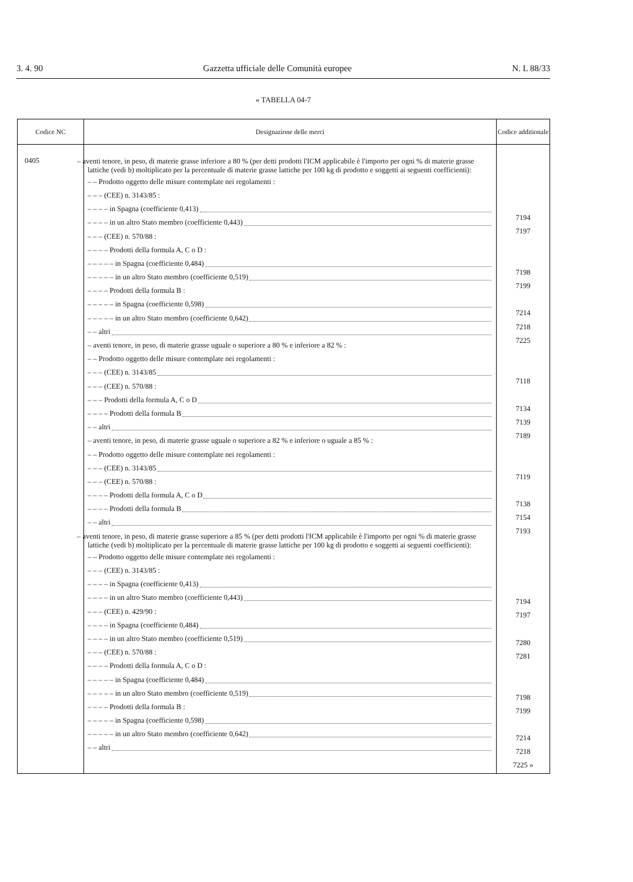3. 4. 90 Gazzetta ufficiale delle Comunità europee N. L 88/33
« TABELLA 04-7
| Codice NC | Designazione delle merci | Codice additionale |
| --- | --- | --- |
| 0405 | – aventi tenore, in peso, di materie grasse inferiore a 80 % (per detti prodotti l'ICM applicabile è l'importo per ogni % di materie grasse lattiche (vedi b) moltiplicato per la percentuale di materie grasse lattiche per 100 kg di prodotto e soggetti ai seguenti coefficienti): – – Prodotto oggetto delle misure contemplate nei regolamenti : – – – (CEE) n. 3143/85 : – – – – in Spagna (coefficiente 0,413) – – – – in un altro Stato membro (coefficiente 0,443) – – – (CEE) n. 570/88 : – – – – Prodotti della formula A, C o D : – – – – – in Spagna (coefficiente 0,484) – – – – – in un altro Stato membro (coefficiente 0,519) – – – – Prodotti della formula B : – – – – – in Spagna (coefficiente 0,598) – – – – – in un altro Stato membro (coefficiente 0,642) – – altri – aventi tenore, in peso, di materie grasse uguale o superiore a 80 % e inferiore a 82 % : – – Prodotto oggetto delle misure contemplate nei regolamenti : – – – (CEE) n. 3143/85 – – – (CEE) n. 570/88 : – – – Prodotti della formula A, C o D – – – – Prodotti della formula B – – altri – aventi tenore, in peso, di materie grasse uguale o superiore a 82 % e inferiore o uguale a 85 % : – – Prodotto oggetto delle misure contemplate nei regolamenti : – – – (CEE) n. 3143/85 – – – (CEE) n. 570/88 : – – – – Prodotti della formula A, C o D – – – – Prodotti della formula B – – altri – aventi tenore, in peso, di materie grasse superiore a 85 % (per detti prodotti l'ICM applicabile è l'importo per ogni % di materie grasse lattiche (vedi b) moltiplicato per la percentuale di materie grasse lattiche per 100 kg di prodotto e soggetti ai seguenti coefficienti): – – Prodotto oggetto delle misure contemplate nei regolamenti : – – – (CEE) n. 3143/85 : – – – – in Spagna (coefficiente 0,413) – – – – in un altro Stato membro (coefficiente 0,443) – – – (CEE) n. 429/90 : – – – – in Spagna (coefficiente 0,484) – – – – in un altro Stato membro (coefficiente 0,519) – – – (CEE) n. 570/88 : – – – – Prodotti della formula A, C o D : – – – – – in Spagna (coefficiente 0,484) – – – – – in un altro Stato membro (coefficiente 0,519) – – – – Prodotti della formula B : – – – – – in Spagna (coefficiente 0,598) – – – – – in un altro Stato membro (coefficiente 0,642) – – altri | 7194 7197 7198 7199 7214 7218 7225 7118 7134 7139 7189 7119 7138 7154 7193 7194 7197 7280 7281 7198 7199 7214 7218 7225 » |